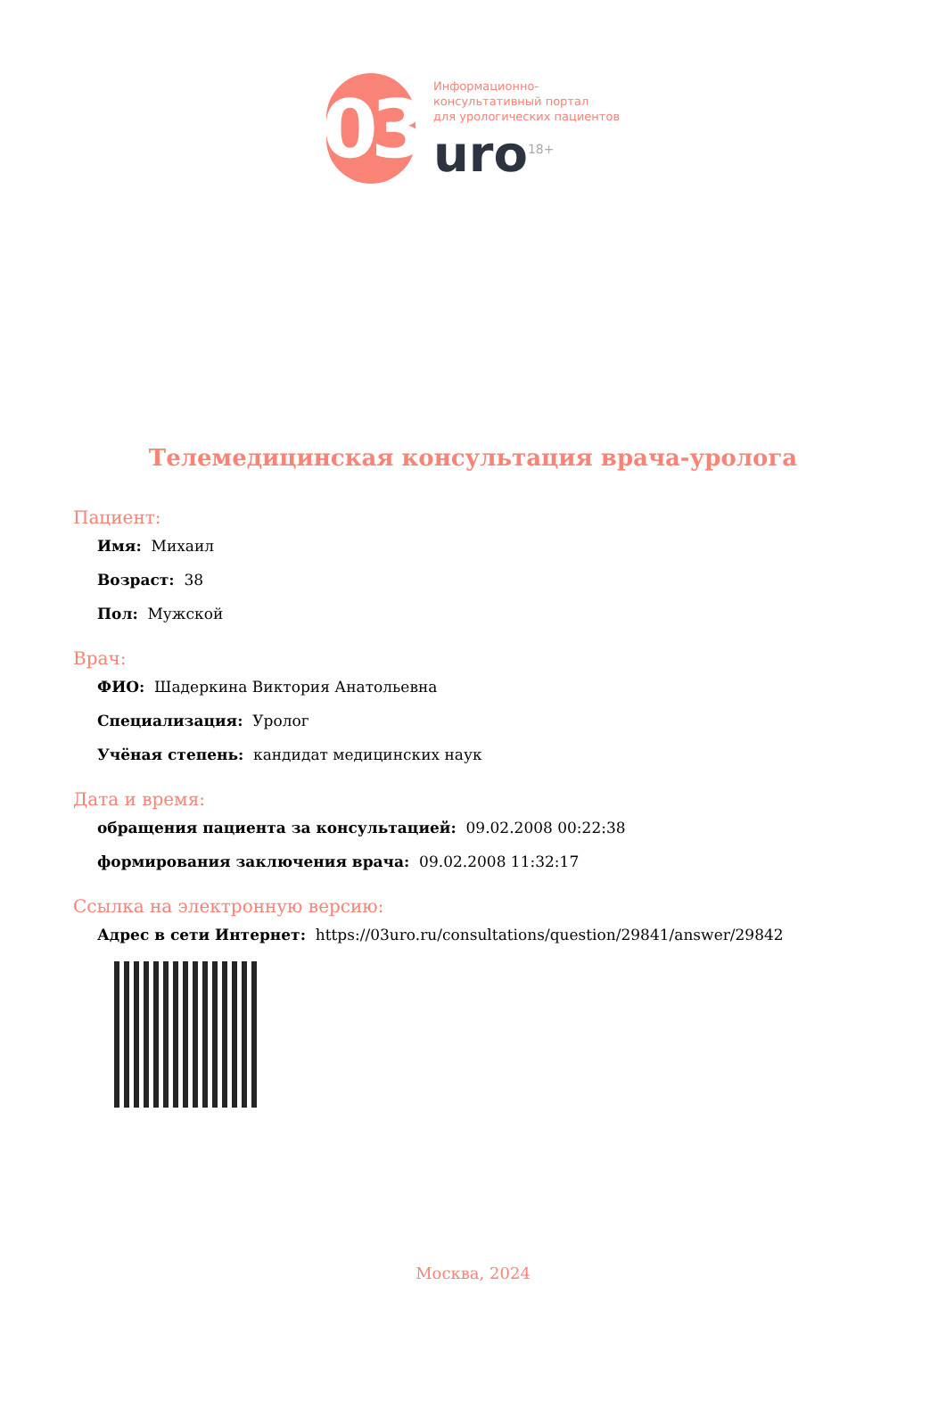03
Информационно-
консультативный портал
для урологических пациентов
uro<sup>18+</sup>
Телемедицинская консультация врача-уролога
Пациент:
Имя: Михаил
Возраст: 38
Пол: Мужской
Врач:
ФИО: Шадеркина Виктория Анатольевна
Специализация: Уролог
Учёная степень: кандидат медицинских наук
Дата и время:
обращения пациента за консультацией: 09.02.2008 00:22:38
формирования заключения врача: 09.02.2008 11:32:17
Ссылка на электронную версию:
Адрес в сети Интернет: https://03uro.ru/consultations/question/29841/answer/29842
Москва, 2024